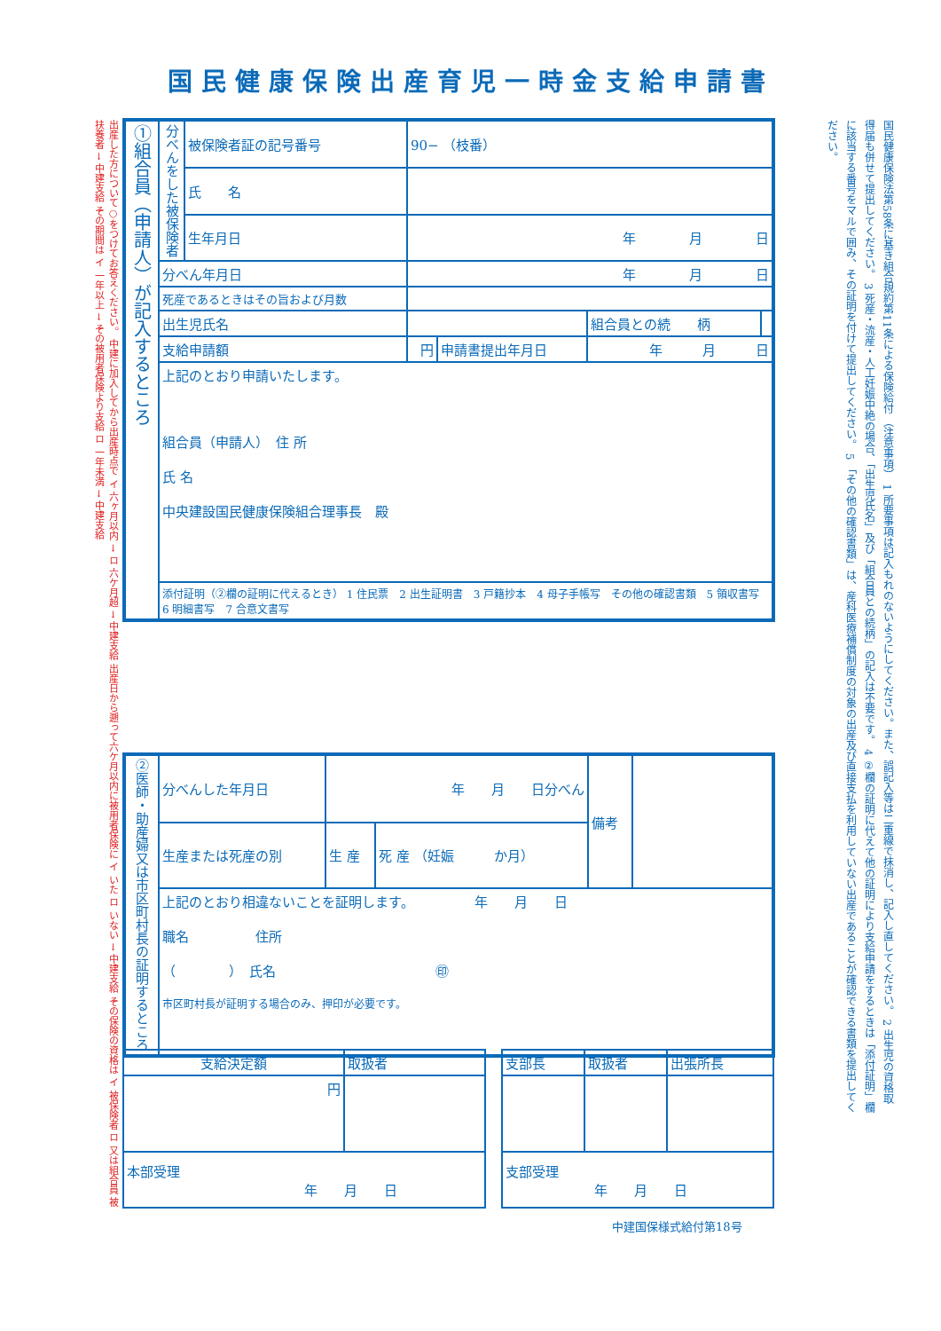国民健康保険出産育児一時金支給申請書
出産した方について○をつけてお答えください。 中建に加入してから出産時点で イ 六ヶ月以内 → ロ 六ケ月超 → 中建支給 出産日から遡って六ケ月以内に被用者保険に イ いた ロ いない → 中建支給 その保険の資格は イ 被保険者 ロ 又は組合員 被扶養者 → 中建支給 その期間は イ 一年以上 → その被用者保険より支給 ロ 一年未満 → 中建支給
| ①組合員（申請人）が記入するところ | 分べんをした被保険者 | 被保険者証の記号番号 | 90− （枝番） | | | | |
| | | 氏 名 | | | | | |
| | | 生年月日 | 年 月 日 | | | | |
| | 分べん年月日 | | 年 月 日 | | | | |
| | 死産であるときはその旨および月数 | | | | | | |
| | 出生児氏名 | | | | | 組合員との続 柄 | |
| | 支給申請額 | | 円 | 申請書提出年月日 | 年 月 日 | | |
| | 上記のとおり申請いたします。 組合員（申請人） 住 所 氏 名 中央建設国民健康保険組合理事長 殿 | | | | | | |
| | 添付証明（②欄の証明に代えるとき） 1 住民票 2 出生証明書 3 戸籍抄本 4 母子手帳写 その他の確認書類 5 領収書写 6 明細書写 7 合意文書写 | | | | | | |
| ②医師・助産婦又は市区町村長の証明するところ | 分べんした年月日 | 年 月 日分べん | | 備考 | |
| | 生産または死産の別 | 生 産 | 死 産 （妊娠 か月） | | |
| | 上記のとおり相違ないことを証明します。 年 月 日 職名 住所 （ ） 氏名 ㊞ 市区町村長が証明する場合のみ、押印が必要です。 | | | | |
| 支給決定額 | 取扱者 |
| 円 | |
| 本部受理 年 月 日 | |
| 支部長 | 取扱者 | 出張所長 |
| 支部受理 年 月 日 | | |
中建国保様式給付第18号
国民健康保険法第58条に基き組合規約第11条による保険給付 （注意事項） 1 所要事項は記入もれのないようにしてください。また、誤記入等は二重線で抹消し、記入し直してください。 2 出生児の資格取得届も併せて提出してください。 3 死産・流産・人工妊娠中絶の場合、「出生児氏名」及び「組合員との続柄」の記入は不要です。 4 ②欄の証明に代えて他の証明により支給申請をするときは「添付証明」欄に該当する番号をマルで囲み、その証明を付けて提出してください。 5 「その他の確認書類」は、産科医療補償制度の対象の出産及び直接支払を利用していない出産であることが確認できる書類を提出してください。